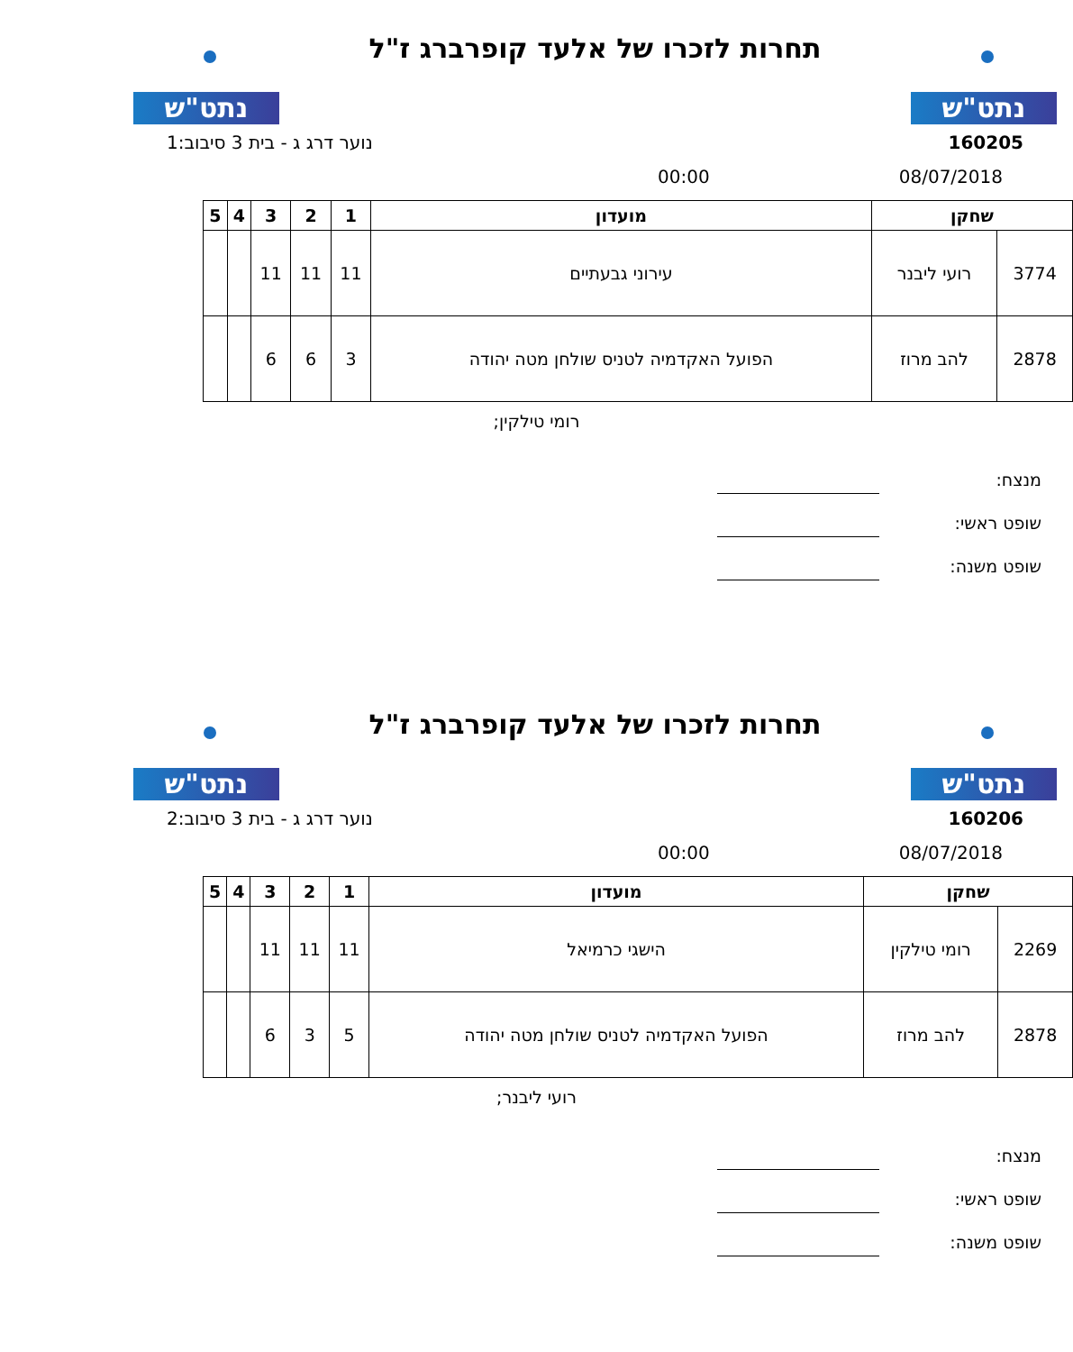נתט"ש
תחרות לזכרו של אלעד קופרברג ז"ל
נתט"ש
160205 נוער דרג ג - בית 3 סיבוב:1
08/07/2018 00:00
| שחקן | | מועדון | 1 | 2 | 3 | 4 | 5 |
| --- | --- | --- | --- | --- | --- | --- | --- |
| 3774 | רועי ליבנר | עירוני גבעתיים | 11 | 11 | 11 | | |
| 2878 | להב מרוז | הפועל האקדמיה לטניס שולחן מטה יהודה | 3 | 6 | 6 | | |
רומי טילקין;
מנצח:
שופט ראשי:
שופט משנה:
נתט"ש
תחרות לזכרו של אלעד קופרברג ז"ל
נתט"ש
160206 נוער דרג ג - בית 3 סיבוב:2
08/07/2018 00:00
| שחקן | | מועדון | 1 | 2 | 3 | 4 | 5 |
| --- | --- | --- | --- | --- | --- | --- | --- |
| 2269 | רומי טילקין | הישגי כרמיאל | 11 | 11 | 11 | | |
| 2878 | להב מרוז | הפועל האקדמיה לטניס שולחן מטה יהודה | 5 | 3 | 6 | | |
רועי ליבנר;
מנצח:
שופט ראשי:
שופט משנה: